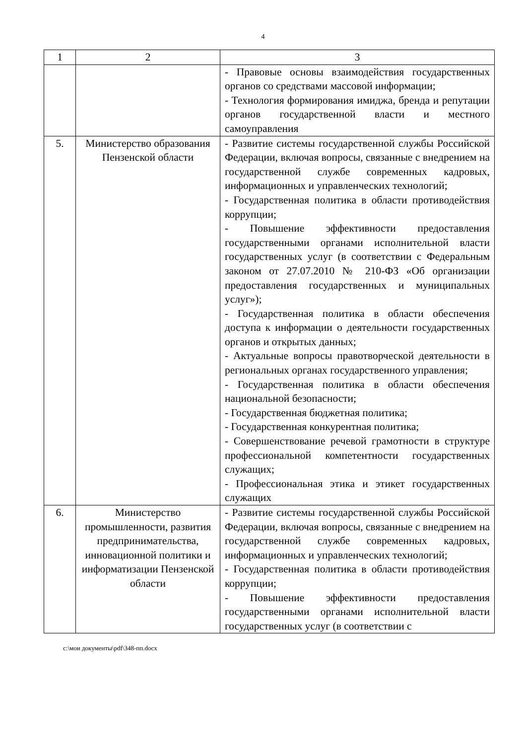4
| 1 | 2 | 3 |
| --- | --- | --- |
| | | - Правовые основы взаимодействия государ­ственных органов со средствами массовой информации; - Технология формирования имиджа, бренда и репутации органов государственной власти и местного самоуправления |
| 5. | Министерство образования Пензенской области | - Развитие системы государственной службы Российской Федерации, включая вопросы, связанные с внедрением на государственной службе современных кадровых, информационных и управленческих технологий; - Государственная политика в области противо­действия коррупции; - Повышение эффективности предоставления государственными органами исполнительной власти государственных услуг (в соответствии с Федеральным законом от 27.07.2010 № 210-ФЗ «Об организации предоставления государственных и муниципальных услуг»); - Государственная политика в области обеспе­чения доступа к информации о деятельности государственных органов и открытых данных; - Актуальные вопросы правотворческой деятель­ности в региональных органах государственного управления; - Государственная политика в области обеспе­чения национальной безопасности; - Государственная бюджетная политика; - Государственная конкурентная политика; - Совершенствование речевой грамотности в структуре профессиональной компетентности государственных служащих; - Профессиональная этика и этикет государ­ственных служащих |
| 6. | Министерство промышленности, развития предпринимательства, инновационной политики и информатизации Пензенской области | - Развитие системы государственной службы Российской Федерации, включая вопросы, связанные с внедрением на государственной службе современных кадровых, информационных и управленческих технологий; - Государственная политика в области противо­действия коррупции; - Повышение эффективности предоставления государственными органами исполнительной власти государственных услуг (в соответствии с |
c:\мои документы\pdf\348-пп.docx